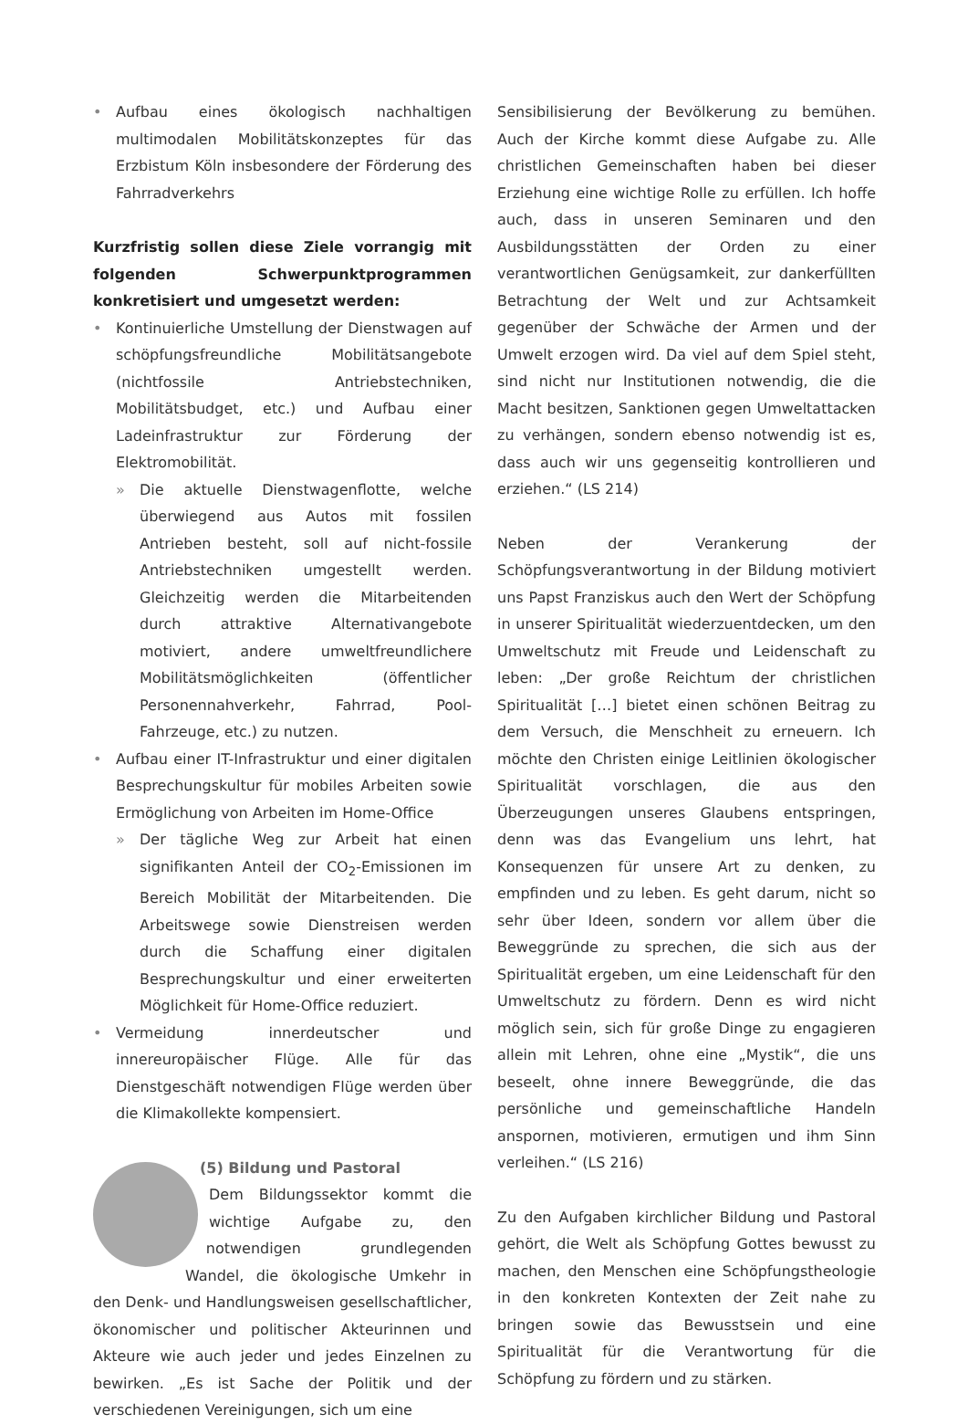• Aufbau eines ökologisch nachhaltigen multimodalen Mobilitätskonzeptes für das Erzbistum Köln insbesondere der Förderung des Fahrradverkehrs
Kurzfristig sollen diese Ziele vorrangig mit folgenden Schwerpunktprogrammen konkretisiert und umgesetzt werden:
• Kontinuierliche Umstellung der Dienstwagen auf schöpfungsfreundliche Mobilitätsangebote (nichtfossile Antriebstechniken, Mobilitätsbudget, etc.) und Aufbau einer Ladeinfrastruktur zur Förderung der Elektromobilität.
» Die aktuelle Dienstwagenflotte, welche überwiegend aus Autos mit fossilen Antrieben besteht, soll auf nicht-fossile Antriebstechniken umgestellt werden. Gleichzeitig werden die Mitarbeitenden durch attraktive Alternativangebote motiviert, andere umweltfreundlichere Mobilitätsmöglichkeiten (öffentlicher Personennahverkehr, Fahrrad, Pool-Fahrzeuge, etc.) zu nutzen.
• Aufbau einer IT-Infrastruktur und einer digitalen Besprechungskultur für mobiles Arbeiten sowie Ermöglichung von Arbeiten im Home-Office
» Der tägliche Weg zur Arbeit hat einen signifikanten Anteil der CO<sub>2</sub>-Emissionen im Bereich Mobilität der Mitarbeitenden. Die Arbeitswege sowie Dienstreisen werden durch die Schaffung einer digitalen Besprechungskultur und einer erweiterten Möglichkeit für Home-Office reduziert.
• Vermeidung innerdeutscher und innereuropäischer Flüge. Alle für das Dienstgeschäft notwendigen Flüge werden über die Klimakollekte kompensiert.
(5) Bildung und Pastoral
Dem Bildungssektor kommt die wichtige Aufgabe zu, den notwendigen grundlegenden Wandel, die ökologische Umkehr in den Denk- und Handlungsweisen gesellschaftlicher, ökonomischer und politischer Akteurinnen und Akteure wie auch jeder und jedes Einzelnen zu bewirken. „Es ist Sache der Politik und der verschiedenen Vereinigungen, sich um eine
Sensibilisierung der Bevölkerung zu bemühen. Auch der Kirche kommt diese Aufgabe zu. Alle christlichen Gemeinschaften haben bei dieser Erziehung eine wichtige Rolle zu erfüllen. Ich hoffe auch, dass in unseren Seminaren und den Ausbildungsstätten der Orden zu einer verantwortlichen Genügsamkeit, zur dankerfüllten Betrachtung der Welt und zur Achtsamkeit gegenüber der Schwäche der Armen und der Umwelt erzogen wird. Da viel auf dem Spiel steht, sind nicht nur Institutionen notwendig, die die Macht besitzen, Sanktionen gegen Umweltattacken zu verhängen, sondern ebenso notwendig ist es, dass auch wir uns gegenseitig kontrollieren und erziehen.“ (LS 214)
Neben der Verankerung der Schöpfungsverantwortung in der Bildung motiviert uns Papst Franziskus auch den Wert der Schöpfung in unserer Spiritualität wiederzuentdecken, um den Umweltschutz mit Freude und Leidenschaft zu leben: „Der große Reichtum der christlichen Spiritualität […] bietet einen schönen Beitrag zu dem Versuch, die Menschheit zu erneuern. Ich möchte den Christen einige Leitlinien ökologischer Spiritualität vorschlagen, die aus den Überzeugungen unseres Glaubens entspringen, denn was das Evangelium uns lehrt, hat Konsequenzen für unsere Art zu denken, zu empfinden und zu leben. Es geht darum, nicht so sehr über Ideen, sondern vor allem über die Beweggründe zu sprechen, die sich aus der Spiritualität ergeben, um eine Leidenschaft für den Umweltschutz zu fördern. Denn es wird nicht möglich sein, sich für große Dinge zu engagieren allein mit Lehren, ohne eine „Mystik“, die uns beseelt, ohne innere Beweggründe, die das persönliche und gemeinschaftliche Handeln anspornen, motivieren, ermutigen und ihm Sinn verleihen.“ (LS 216)
Zu den Aufgaben kirchlicher Bildung und Pastoral gehört, die Welt als Schöpfung Gottes bewusst zu machen, den Menschen eine Schöpfungstheologie in den konkreten Kontexten der Zeit nahe zu bringen sowie das Bewusstsein und eine Spiritualität für die Verantwortung für die Schöpfung zu fördern und zu stärken.